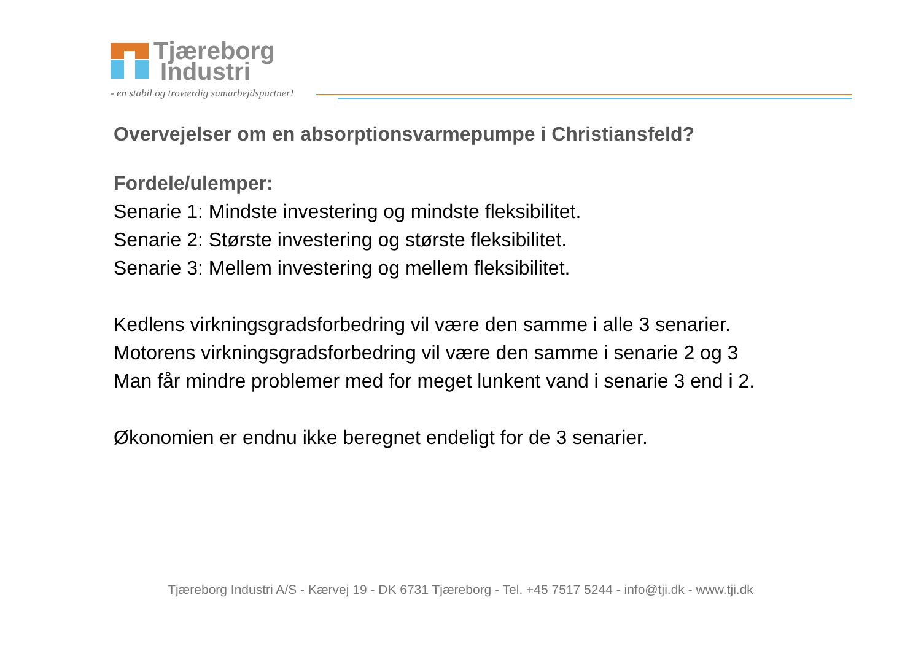Tjæreborg
Industri
- en stabil og troværdig samarbejdspartner!
Overvejelser om en absorptionsvarmepumpe i Christiansfeld?
Fordele/ulemper:
Senarie 1: Mindste investering og mindste fleksibilitet.
Senarie 2: Største investering og største fleksibilitet.
Senarie 3: Mellem investering og mellem fleksibilitet.
Kedlens virkningsgradsforbedring vil være den samme i alle 3 senarier.
Motorens virkningsgradsforbedring vil være den samme i senarie 2 og 3
Man får mindre problemer med for meget lunkent vand i senarie 3 end i 2.
Økonomien er endnu ikke beregnet endeligt for de 3 senarier.
Tjæreborg Industri A/S - Kærvej 19 - DK 6731 Tjæreborg - Tel. +45 7517 5244 - info@tji.dk - www.tji.dk